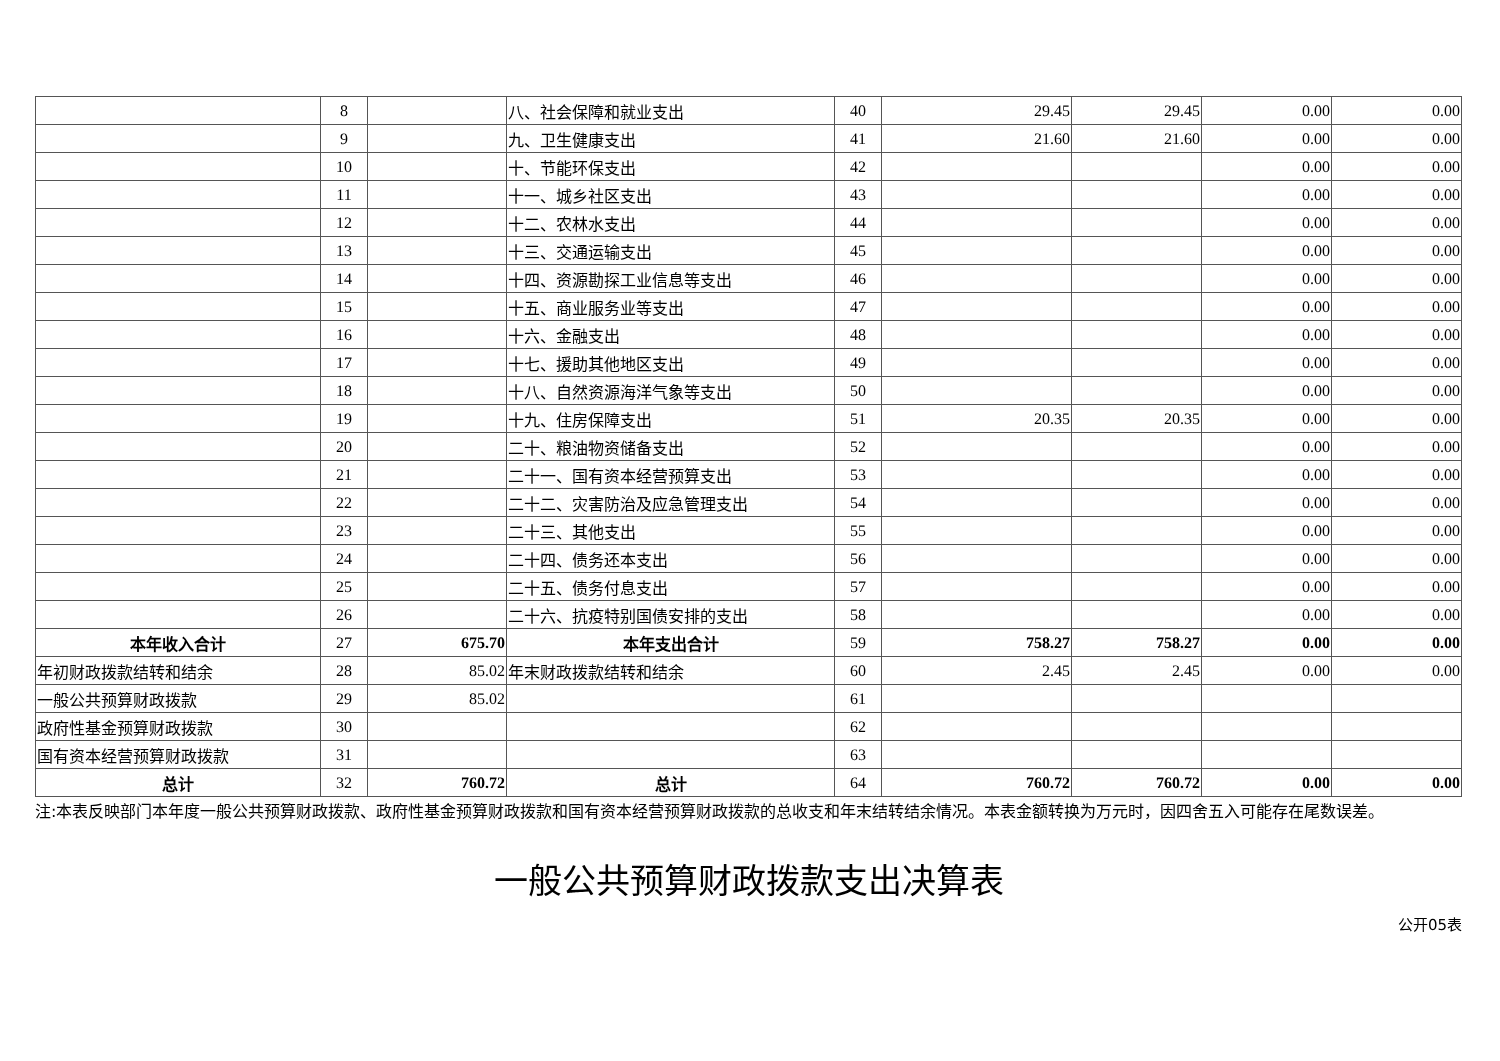| | 8 | | 八、社会保障和就业支出 | 40 | 29.45 | 29.45 | 0.00 | 0.00 |
| | 9 | | 九、卫生健康支出 | 41 | 21.60 | 21.60 | 0.00 | 0.00 |
| | 10 | | 十、节能环保支出 | 42 | | | 0.00 | 0.00 |
| | 11 | | 十一、城乡社区支出 | 43 | | | 0.00 | 0.00 |
| | 12 | | 十二、农林水支出 | 44 | | | 0.00 | 0.00 |
| | 13 | | 十三、交通运输支出 | 45 | | | 0.00 | 0.00 |
| | 14 | | 十四、资源勘探工业信息等支出 | 46 | | | 0.00 | 0.00 |
| | 15 | | 十五、商业服务业等支出 | 47 | | | 0.00 | 0.00 |
| | 16 | | 十六、金融支出 | 48 | | | 0.00 | 0.00 |
| | 17 | | 十七、援助其他地区支出 | 49 | | | 0.00 | 0.00 |
| | 18 | | 十八、自然资源海洋气象等支出 | 50 | | | 0.00 | 0.00 |
| | 19 | | 十九、住房保障支出 | 51 | 20.35 | 20.35 | 0.00 | 0.00 |
| | 20 | | 二十、粮油物资储备支出 | 52 | | | 0.00 | 0.00 |
| | 21 | | 二十一、国有资本经营预算支出 | 53 | | | 0.00 | 0.00 |
| | 22 | | 二十二、灾害防治及应急管理支出 | 54 | | | 0.00 | 0.00 |
| | 23 | | 二十三、其他支出 | 55 | | | 0.00 | 0.00 |
| | 24 | | 二十四、债务还本支出 | 56 | | | 0.00 | 0.00 |
| | 25 | | 二十五、债务付息支出 | 57 | | | 0.00 | 0.00 |
| | 26 | | 二十六、抗疫特别国债安排的支出 | 58 | | | 0.00 | 0.00 |
| 本年收入合计 | 27 | 675.70 | 本年支出合计 | 59 | 758.27 | 758.27 | 0.00 | 0.00 |
| 年初财政拨款结转和结余 | 28 | 85.02 | 年末财政拨款结转和结余 | 60 | 2.45 | 2.45 | 0.00 | 0.00 |
| 一般公共预算财政拨款 | 29 | 85.02 | | 61 | | | | |
| 政府性基金预算财政拨款 | 30 | | | 62 | | | | |
| 国有资本经营预算财政拨款 | 31 | | | 63 | | | | |
| 总计 | 32 | 760.72 | 总计 | 64 | 760.72 | 760.72 | 0.00 | 0.00 |
注:本表反映部门本年度一般公共预算财政拨款、政府性基金预算财政拨款和国有资本经营预算财政拨款的总收支和年末结转结余情况。本表金额转换为万元时，因四舍五入可能存在尾数误差。
一般公共预算财政拨款支出决算表
公开05表